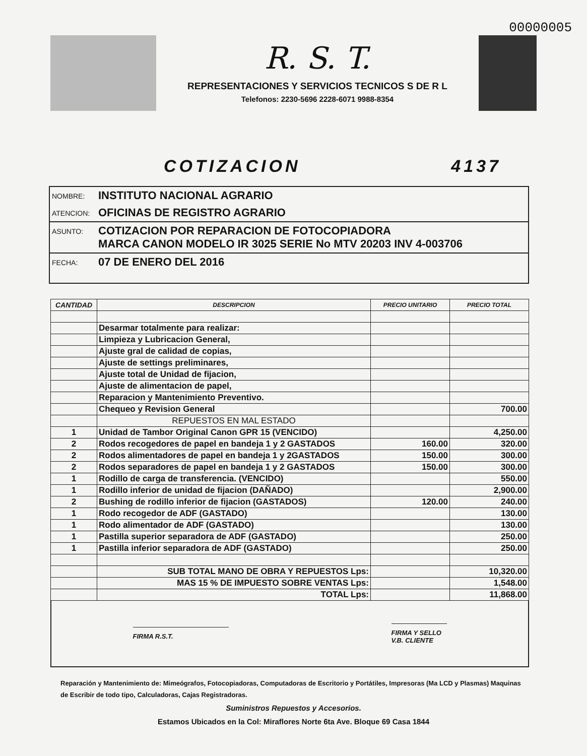00000005
R. S. T.
REPRESENTACIONES Y SERVICIOS TECNICOS S DE R L
Telefonos: 2230-5696 2228-6071 9988-8354
COTIZACION 4137
NOMBRE: INSTITUTO NACIONAL AGRARIO
ATENCION: OFICINAS DE REGISTRO AGRARIO
ASUNTO: COTIZACION POR REPARACION DE FOTOCOPIADORA
MARCA CANON MODELO IR 3025 SERIE No MTV 20203 INV 4-003706
FECHA: 07 DE ENERO DEL 2016
| CANTIDAD | DESCRIPCION | PRECIO UNITARIO | PRECIO TOTAL |
| --- | --- | --- | --- |
| | Desarmar totalmente para realizar: | | |
| | Limpieza y Lubricacion General, | | |
| | Ajuste gral de calidad de copias, | | |
| | Ajuste de settings preliminares, | | |
| | Ajuste total de Unidad de fijacion, | | |
| | Ajuste de alimentacion de papel, | | |
| | Reparacion y Mantenimiento Preventivo. | | |
| | Chequeo y Revision General | | 700.00 |
| | REPUESTOS EN MAL ESTADO | | |
| 1 | Unidad de Tambor Original Canon GPR 15 (VENCIDO) | | 4,250.00 |
| 2 | Rodos recogedores de papel en bandeja 1 y 2 GASTADOS | 160.00 | 320.00 |
| 2 | Rodos alimentadores de papel en bandeja 1 y 2GASTADOS | 150.00 | 300.00 |
| 2 | Rodos separadores de papel en bandeja 1 y 2 GASTADOS | 150.00 | 300.00 |
| 1 | Rodillo de carga de transferencia. (VENCIDO) | | 550.00 |
| 1 | Rodillo inferior de unidad de fijacion (DAÑADO) | | 2,900.00 |
| 2 | Bushing de rodillo inferior de fijacion (GASTADOS) | 120.00 | 240.00 |
| 1 | Rodo recogedor de ADF (GASTADO) | | 130.00 |
| 1 | Rodo alimentador de ADF (GASTADO) | | 130.00 |
| 1 | Pastilla superior separadora de ADF (GASTADO) | | 250.00 |
| 1 | Pastilla inferior separadora de ADF (GASTADO) | | 250.00 |
| | SUB TOTAL MANO DE OBRA Y REPUESTOS Lps: | | 10,320.00 |
| | MAS 15 % DE IMPUESTO SOBRE VENTAS Lps: | | 1,548.00 |
| | TOTAL Lps: | | 11,868.00 |
FIRMA R.S.T.
FIRMA Y SELLO
V.B. CLIENTE
Reparación y Mantenimiento de: Mimeógrafos, Fotocopiadoras, Computadoras de Escritorio y Portátiles, Impresoras (Ma LCD y Plasmas) Maquinas de Escribir de todo tipo, Calculadoras, Cajas Registradoras.
Suministros Repuestos y Accesorios.
Estamos Ubicados en la Col: Miraflores Norte 6ta Ave. Bloque 69 Casa 1844